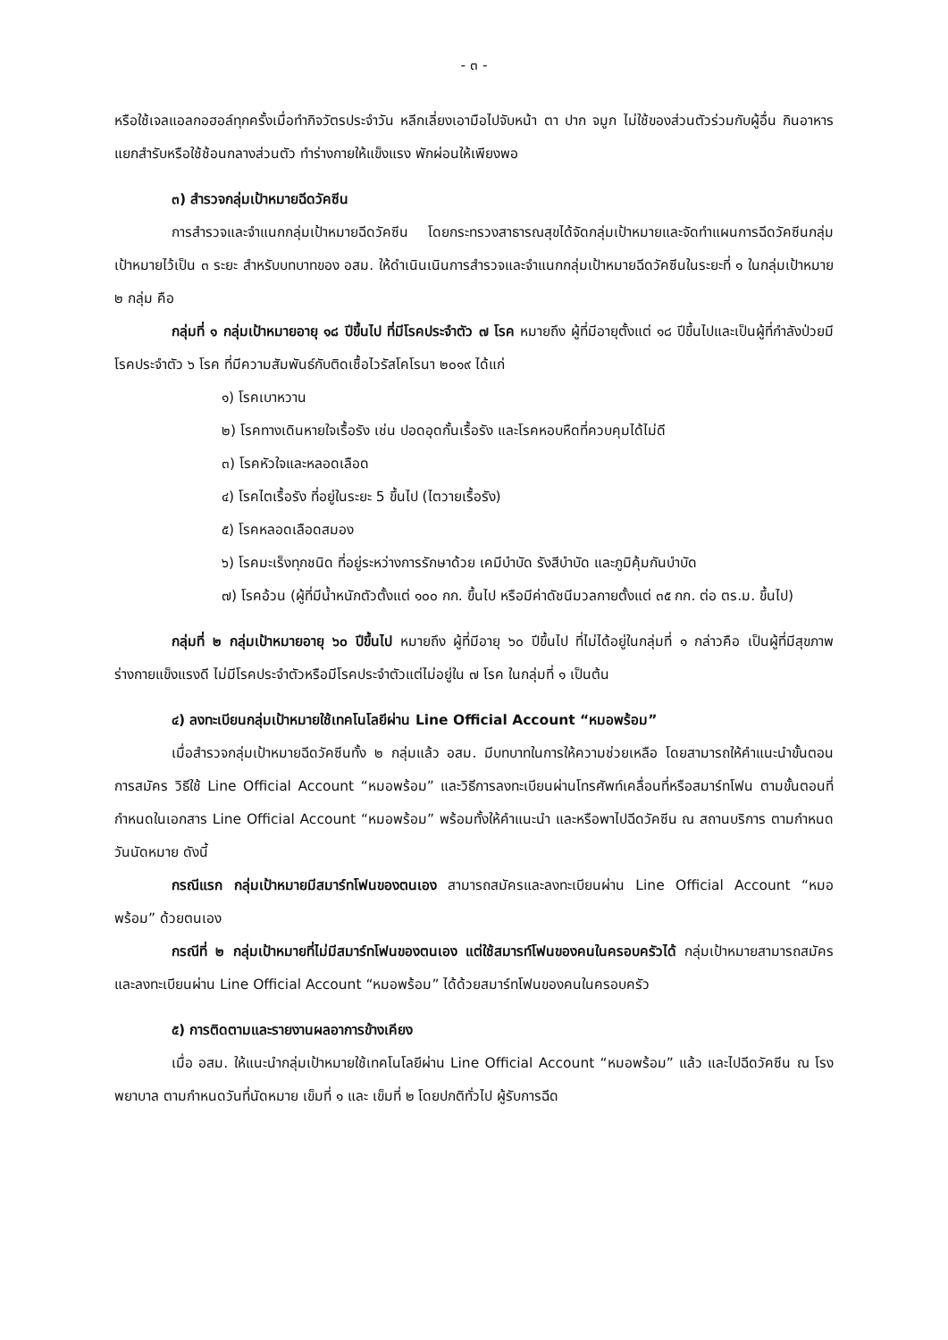- ๓ -
หรือใช้เจลแอลกอฮอล์ทุกครั้งเมื่อทำกิจวัตรประจำวัน หลีกเลี่ยงเอามือไปจับหน้า ตา ปาก จมูก ไม่ใช้ของส่วนตัวร่วมกับผู้อื่น กินอาหารแยกสำรับหรือใช้ช้อนกลางส่วนตัว ทำร่างกายให้แข็งแรง พักผ่อนให้เพียงพอ
๓) สำรวจกลุ่มเป้าหมายฉีดวัคซีน
การสำรวจและจำแนกกลุ่มเป้าหมายฉีดวัคซีน โดยกระทรวงสาธารณสุขได้จัดกลุ่มเป้าหมายและจัดทำแผนการฉีดวัคซีนกลุ่มเป้าหมายไว้เป็น ๓ ระยะ สำหรับบทบาทของ อสม. ให้ดำเนินเนินการสำรวจและจำแนกกลุ่มเป้าหมายฉีดวัคซีนในระยะที่ ๑ ในกลุ่มเป้าหมาย ๒ กลุ่ม คือ
กลุ่มที่ ๑ กลุ่มเป้าหมายอายุ ๑๘ ปีขึ้นไป ที่มีโรคประจำตัว ๗ โรค หมายถึง ผู้ที่มีอายุตั้งแต่ ๑๘ ปีขึ้นไปและเป็นผู้ที่กำลังป่วยมีโรคประจำตัว ๖ โรค ที่มีความสัมพันธ์กับติดเชื้อไวรัสโคโรนา ๒๐๑๙ ได้แก่
๑) โรคเบาหวาน
๒) โรคทางเดินหายใจเรื้อรัง เช่น ปอดอุดกั้นเรื้อรัง และโรคหอบหืดที่ควบคุมได้ไม่ดี
๓) โรคหัวใจและหลอดเลือด
๔) โรคไตเรื้อรัง ที่อยู่ในระยะ 5 ขึ้นไป (ไตวายเรื้อรัง)
๕) โรคหลอดเลือดสมอง
๖) โรคมะเร็งทุกชนิด ที่อยู่ระหว่างการรักษาด้วย เคมีบำบัด รังสีบำบัด และภูมิคุ้มกันบำบัด
๗) โรคอ้วน (ผู้ที่มีน้ำหนักตัวตั้งแต่ ๑๐๐ กก. ขึ้นไป หรือมีค่าดัชนีมวลกายตั้งแต่ ๓๕ กก. ต่อ ตร.ม. ขึ้นไป)
กลุ่มที่ ๒ กลุ่มเป้าหมายอายุ ๖๐ ปีขึ้นไป หมายถึง ผู้ที่มีอายุ ๖๐ ปีขึ้นไป ที่ไม่ได้อยู่ในกลุ่มที่ ๑ กล่าวคือ เป็นผู้ที่มีสุขภาพร่างกายแข็งแรงดี ไม่มีโรคประจำตัวหรือมีโรคประจำตัวแต่ไม่อยู่ใน ๗ โรค ในกลุ่มที่ ๑ เป็นต้น
๔) ลงทะเบียนกลุ่มเป้าหมายใช้เทคโนโลยีผ่าน Line Official Account “หมอพร้อม”
เมื่อสำรวจกลุ่มเป้าหมายฉีดวัคซีนทั้ง ๒ กลุ่มแล้ว อสม. มีบทบาทในการให้ความช่วยเหลือ โดยสามารถให้คำแนะนำขั้นตอนการสมัคร วิธีใช้ Line Official Account “หมอพร้อม” และวิธีการลงทะเบียนผ่านโทรศัพท์เคลื่อนที่หรือสมาร์ทโฟน ตามขั้นตอนที่กำหนดในเอกสาร Line Official Account “หมอพร้อม” พร้อมทั้งให้คำแนะนำ และหรือพาไปฉีดวัคซีน ณ สถานบริการ ตามกำหนดวันนัดหมาย ดังนี้
กรณีแรก กลุ่มเป้าหมายมีสมาร์ทโฟนของตนเอง สามารถสมัครและลงทะเบียนผ่าน Line Official Account “หมอพร้อม” ด้วยตนเอง
กรณีที่ ๒ กลุ่มเป้าหมายที่ไม่มีสมาร์ทโฟนของตนเอง แต่ใช้สมารท์โฟนของคนในครอบครัวได้ กลุ่มเป้าหมายสามารถสมัครและลงทะเบียนผ่าน Line Official Account “หมอพร้อม” ได้ด้วยสมาร์ทโฟนของคนในครอบครัว
๕) การติดตามและรายงานผลอาการข้างเคียง
เมื่อ อสม. ให้แนะนำกลุ่มเป้าหมายใช้เทคโนโลยีผ่าน Line Official Account “หมอพร้อม” แล้ว และไปฉีดวัคซีน ณ โรงพยาบาล ตามกำหนดวันที่นัดหมาย เข็มที่ ๑ และ เข็มที่ ๒ โดยปกติทั่วไป ผู้รับการฉีด